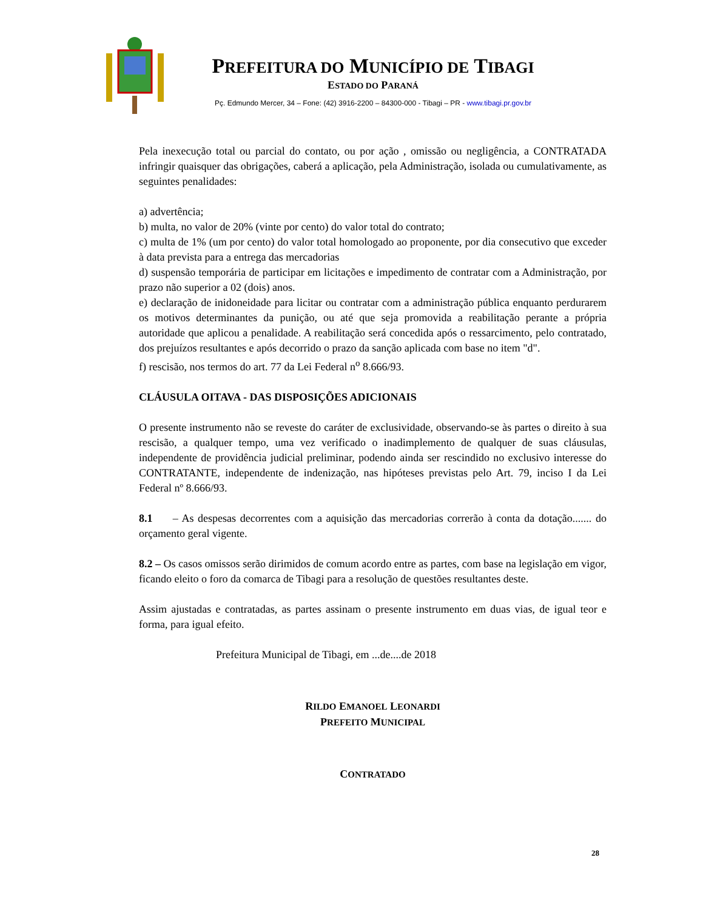PREFEITURA DO MUNICÍPIO DE TIBAGI
ESTADO DO PARANÁ
Pç. Edmundo Mercer, 34 – Fone: (42) 3916-2200 – 84300-000 - Tibagi – PR - www.tibagi.pr.gov.br
Pela inexecução total ou parcial do contato, ou por ação , omissão ou negligência, a CONTRATADA infringir quaisquer das obrigações, caberá a aplicação, pela Administração, isolada ou cumulativamente, as seguintes penalidades:
a) advertência;
b) multa, no valor de 20% (vinte por cento) do valor total do contrato;
c) multa de 1% (um por cento) do valor total homologado ao proponente, por dia consecutivo que exceder à data prevista para a entrega das mercadorias
d) suspensão temporária de participar em licitações e impedimento de contratar com a Administração, por prazo não superior a 02 (dois) anos.
e) declaração de inidoneidade para licitar ou contratar com a administração pública enquanto perdurarem os motivos determinantes da punição, ou até que seja promovida a reabilitação perante a própria autoridade que aplicou a penalidade. A reabilitação será concedida após o ressarcimento, pelo contratado, dos prejuízos resultantes e após decorrido o prazo da sanção aplicada com base no item "d".
f) rescisão, nos termos do art. 77 da Lei Federal n<sup>o</sup> 8.666/93.
CLÁUSULA OITAVA - DAS DISPOSIÇÕES ADICIONAIS
O presente instrumento não se reveste do caráter de exclusividade, observando-se às partes o direito à sua rescisão, a qualquer tempo, uma vez verificado o inadimplemento de qualquer de suas cláusulas, independente de providência judicial preliminar, podendo ainda ser rescindido no exclusivo interesse do CONTRATANTE, independente de indenização, nas hipóteses previstas pelo Art. 79, inciso I da Lei Federal nº 8.666/93.
8.1 – As despesas decorrentes com a aquisição das mercadorias correrão à conta da dotação....... do orçamento geral vigente.
8.2 – Os casos omissos serão dirimidos de comum acordo entre as partes, com base na legislação em vigor, ficando eleito o foro da comarca de Tibagi para a resolução de questões resultantes deste.
Assim ajustadas e contratadas, as partes assinam o presente instrumento em duas vias, de igual teor e forma, para igual efeito.
Prefeitura Municipal de Tibagi, em ...de....de 2018
RILDO EMANOEL LEONARDI
PREFEITO MUNICIPAL
CONTRATADO
28